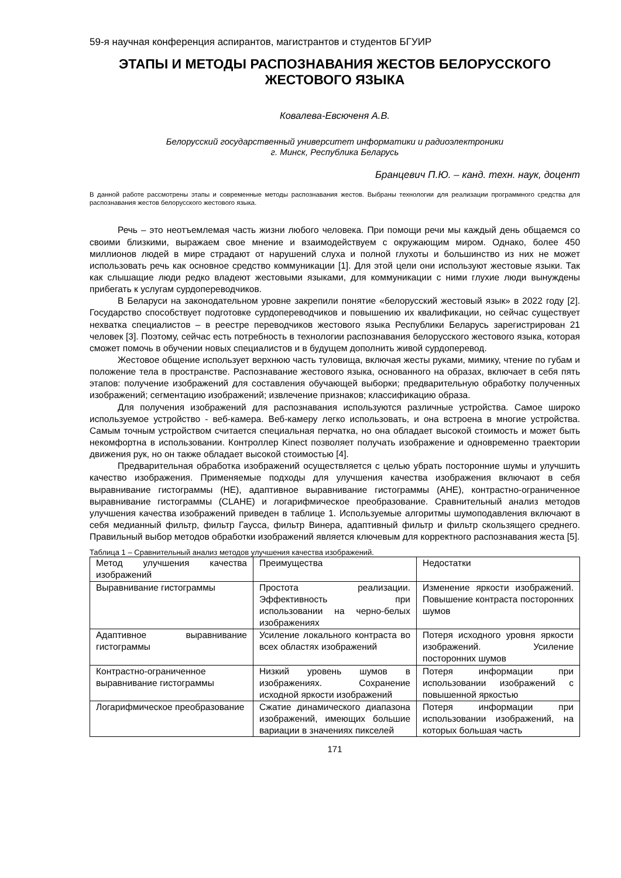59-я научная конференция аспирантов, магистрантов и студентов БГУИР
ЭТАПЫ И МЕТОДЫ РАСПОЗНАВАНИЯ ЖЕСТОВ БЕЛОРУССКОГО ЖЕСТОВОГО ЯЗЫКА
Ковалева-Евсюченя А.В.
Белорусский государственный университет информатики и радиоэлектроники
г. Минск, Республика Беларусь
Бранцевич П.Ю. – канд. техн. наук, доцент
В данной работе рассмотрены этапы и современные методы распознавания жестов. Выбраны технологии для реализации программного средства для распознавания жестов белорусского жестового языка.
Речь – это неотъемлемая часть жизни любого человека. При помощи речи мы каждый день общаемся со своими близкими, выражаем свое мнение и взаимодействуем с окружающим миром. Однако, более 450 миллионов людей в мире страдают от нарушений слуха и полной глухоты и большинство из них не может использовать речь как основное средство коммуникации [1]. Для этой цели они используют жестовые языки. Так как слышащие люди редко владеют жестовыми языками, для коммуникации с ними глухие люди вынуждены прибегать к услугам сурдопереводчиков.
В Беларуси на законодательном уровне закрепили понятие «белорусский жестовый язык» в 2022 году [2]. Государство способствует подготовке сурдопереводчиков и повышению их квалификации, но сейчас существует нехватка специалистов – в реестре переводчиков жестового языка Республики Беларусь зарегистрирован 21 человек [3]. Поэтому, сейчас есть потребность в технологии распознавания белорусского жестового языка, которая сможет помочь в обучении новых специалистов и в будущем дополнить живой сурдоперевод.
Жестовое общение использует верхнюю часть туловища, включая жесты руками, мимику, чтение по губам и положение тела в пространстве. Распознавание жестового языка, основанного на образах, включает в себя пять этапов: получение изображений для составления обучающей выборки; предварительную обработку полученных изображений; сегментацию изображений; извлечение признаков; классификацию образа.
Для получения изображений для распознавания используются различные устройства. Самое широко используемое устройство - веб-камера. Веб-камеру легко использовать, и она встроена в многие устройства. Самым точным устройством считается специальная перчатка, но она обладает высокой стоимость и может быть некомфортна в использовании. Контроллер Kinect позволяет получать изображение и одновременно траектории движения рук, но он также обладает высокой стоимостью [4].
Предварительная обработка изображений осуществляется с целью убрать посторонние шумы и улучшить качество изображения. Применяемые подходы для улучшения качества изображения включают в себя выравнивание гистограммы (HE), адаптивное выравнивание гистограммы (AHE), контрастно-ограниченное выравнивание гистограммы (CLAHE) и логарифмическое преобразование. Сравнительный анализ методов улучшения качества изображений приведен в таблице 1. Используемые алгоритмы шумоподавления включают в себя медианный фильтр, фильтр Гаусса, фильтр Винера, адаптивный фильтр и фильтр скользящего среднего. Правильный выбор методов обработки изображений является ключевым для корректного распознавания жеста [5].
Таблица 1 – Сравнительный анализ методов улучшения качества изображений.
| Метод улучшения качества изображений | Преимущества | Недостатки |
| Выравнивание гистограммы | Простота реализации. Эффективность при использовании на черно-белых изображениях | Изменение яркости изображений. Повышение контраста посторонних шумов |
| Адаптивное выравнивание гистограммы | Усиление локального контраста во всех областях изображений | Потеря исходного уровня яркости изображений. Усиление посторонних шумов |
| Контрастно-ограниченное выравнивание гистограммы | Низкий уровень шумов в изображениях. Сохранение исходной яркости изображений | Потеря информации при использовании изображений с повышенной яркостью |
| Логарифмическое преобразование | Сжатие динамического диапазона изображений, имеющих большие вариации в значениях пикселей | Потеря информации при использовании изображений, на которых большая часть |
171